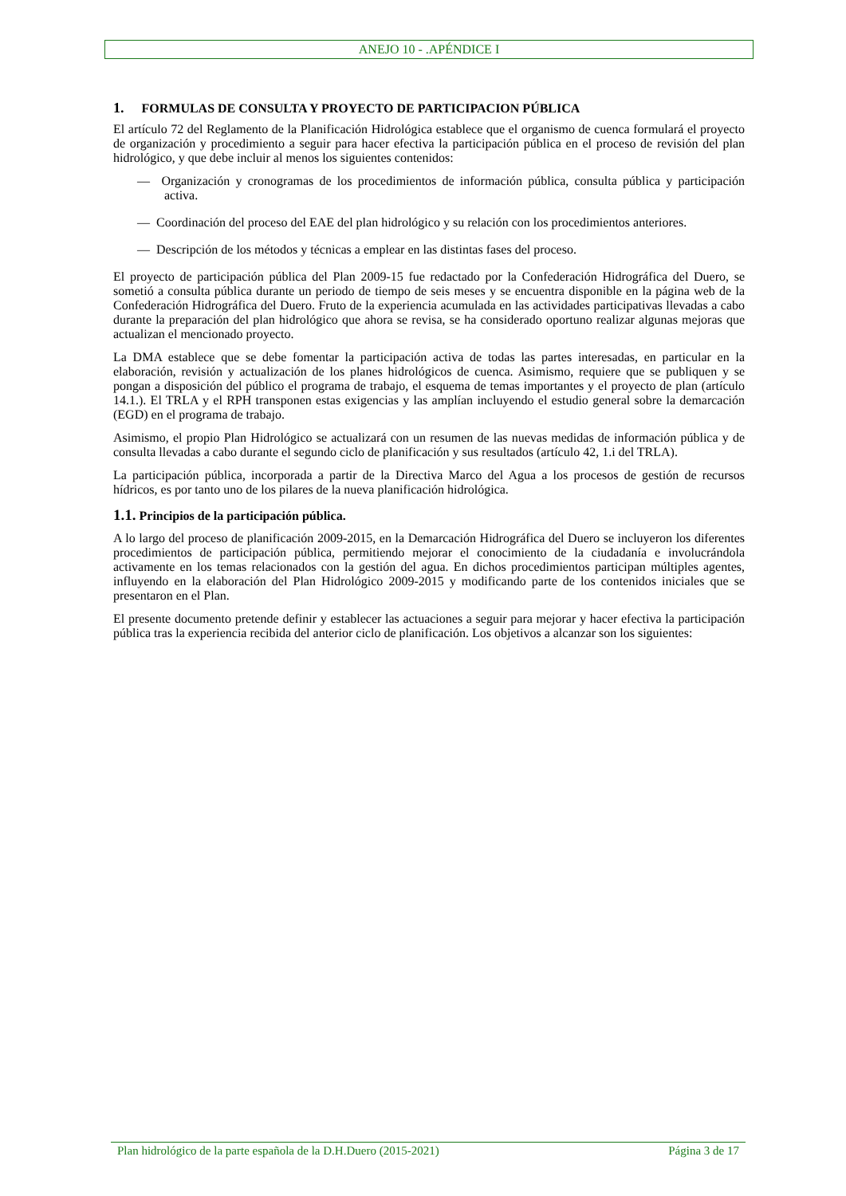ANEJO 10 - .APÉNDICE I
1. FORMULAS DE CONSULTA Y PROYECTO DE PARTICIPACION PÚBLICA
El artículo 72 del Reglamento de la Planificación Hidrológica establece que el organismo de cuenca formulará el proyecto de organización y procedimiento a seguir para hacer efectiva la participación pública en el proceso de revisión del plan hidrológico, y que debe incluir al menos los siguientes contenidos:
— Organización y cronogramas de los procedimientos de información pública, consulta pública y participación activa.
— Coordinación del proceso del EAE del plan hidrológico y su relación con los procedimientos anteriores.
— Descripción de los métodos y técnicas a emplear en las distintas fases del proceso.
El proyecto de participación pública del Plan 2009-15 fue redactado por la Confederación Hidrográfica del Duero, se sometió a consulta pública durante un periodo de tiempo de seis meses y se encuentra disponible en la página web de la Confederación Hidrográfica del Duero. Fruto de la experiencia acumulada en las actividades participativas llevadas a cabo durante la preparación del plan hidrológico que ahora se revisa, se ha considerado oportuno realizar algunas mejoras que actualizan el mencionado proyecto.
La DMA establece que se debe fomentar la participación activa de todas las partes interesadas, en particular en la elaboración, revisión y actualización de los planes hidrológicos de cuenca. Asimismo, requiere que se publiquen y se pongan a disposición del público el programa de trabajo, el esquema de temas importantes y el proyecto de plan (artículo 14.1.). El TRLA y el RPH transponen estas exigencias y las amplían incluyendo el estudio general sobre la demarcación (EGD) en el programa de trabajo.
Asimismo, el propio Plan Hidrológico se actualizará con un resumen de las nuevas medidas de información pública y de consulta llevadas a cabo durante el segundo ciclo de planificación y sus resultados (artículo 42, 1.i del TRLA).
La participación pública, incorporada a partir de la Directiva Marco del Agua a los procesos de gestión de recursos hídricos, es por tanto uno de los pilares de la nueva planificación hidrológica.
1.1. Principios de la participación pública.
A lo largo del proceso de planificación 2009-2015, en la Demarcación Hidrográfica del Duero se incluyeron los diferentes procedimientos de participación pública, permitiendo mejorar el conocimiento de la ciudadanía e involucrándola activamente en los temas relacionados con la gestión del agua. En dichos procedimientos participan múltiples agentes, influyendo en la elaboración del Plan Hidrológico 2009-2015 y modificando parte de los contenidos iniciales que se presentaron en el Plan.
El presente documento pretende definir y establecer las actuaciones a seguir para mejorar y hacer efectiva la participación pública tras la experiencia recibida del anterior ciclo de planificación. Los objetivos a alcanzar son los siguientes:
Plan hidrológico de la parte española de la D.H.Duero (2015-2021) Página 3 de 17